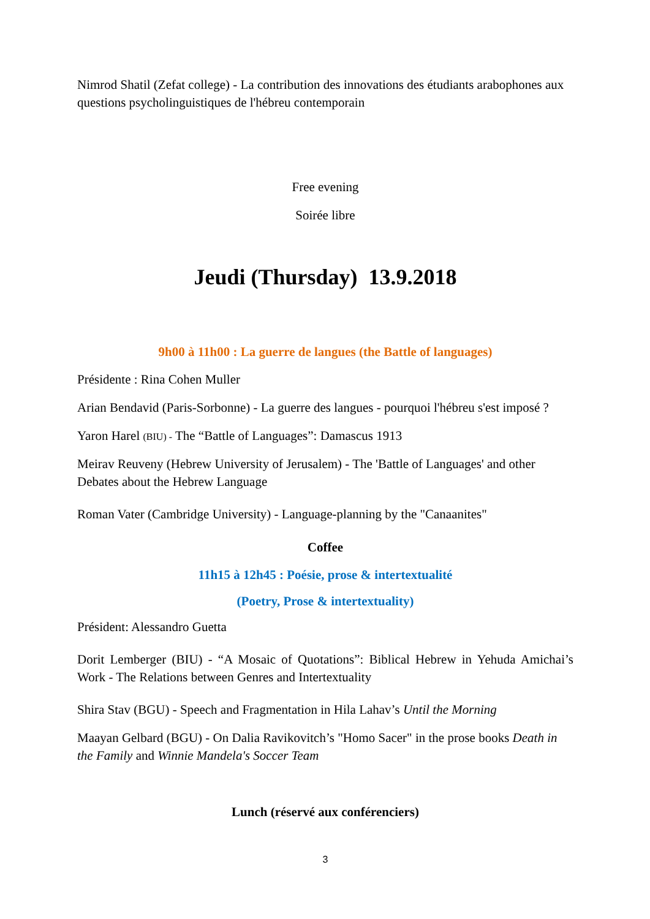Nimrod Shatil (Zefat college) - La contribution des innovations des étudiants arabophones aux questions psycholinguistiques de l'hébreu contemporain
Free evening
Soirée libre
Jeudi (Thursday) 13.9.2018
9h00 à 11h00 : La guerre de langues (the Battle of languages)
Présidente : Rina Cohen Muller
Arian Bendavid (Paris-Sorbonne) - La guerre des langues - pourquoi l'hébreu s'est imposé ?
Yaron Harel (BIU) - The “Battle of Languages”: Damascus 1913
Meirav Reuveny (Hebrew University of Jerusalem) - The 'Battle of Languages' and other Debates about the Hebrew Language
Roman Vater (Cambridge University) - Language-planning by the "Canaanites"
Coffee
11h15 à 12h45 : Poésie, prose & intertextualité
(Poetry, Prose & intertextuality)
Président: Alessandro Guetta
Dorit Lemberger (BIU) - “A Mosaic of Quotations”: Biblical Hebrew in Yehuda Amichai’s Work - The Relations between Genres and Intertextuality
Shira Stav (BGU) - Speech and Fragmentation in Hila Lahav’s Until the Morning
Maayan Gelbard (BGU) - On Dalia Ravikovitch’s "Homo Sacer" in the prose books Death in the Family and Winnie Mandela's Soccer Team
Lunch (réservé aux conférenciers)
3